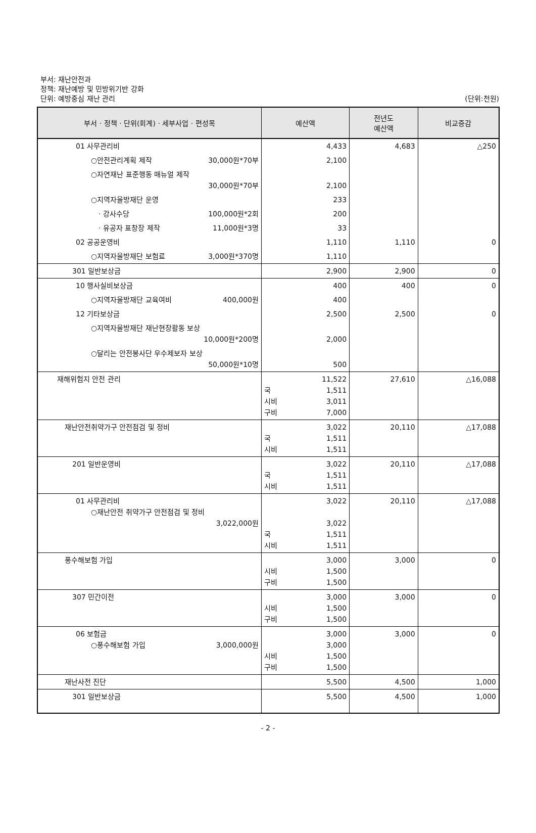부서: 재난안전과
정책: 재난예방 및 민방위기반 강화
단위: 예방중심 재난 관리
(단위:천원)
| 부서 · 정책 · 단위(회계) · 세부사업 · 편성목 | 예산액 | 전년도 예산액 | 비교증감 |
| --- | --- | --- | --- |
| 01 사무관리비 | 4,433 | 4,683 | △250 |
| ○안전관리계획 제작 30,000원*70부 | 2,100 | | |
| ○자연재난 표준행동 매뉴얼 제작 30,000원*70부 | 2,100 | | |
| ○지역자율방재단 운영 | 233 | | |
| · 강사수당 100,000원*2회 | 200 | | |
| · 유공자 표창장 제작 11,000원*3명 | 33 | | |
| 02 공공운영비 | 1,110 | 1,110 | 0 |
| ○지역자율방재단 보험료 3,000원*370명 | 1,110 | | |
| 301 일반보상금 | 2,900 | 2,900 | 0 |
| 10 행사실비보상금 | 400 | 400 | 0 |
| ○지역자율방재단 교육여비 400,000원 | 400 | | |
| 12 기타보상금 | 2,500 | 2,500 | 0 |
| ○지역자율방재단 재난현장활동 보상 10,000원*200명 | 2,000 | | |
| ○달리는 안전봉사단 우수제보자 보상 50,000원*10명 | 500 | | |
| 재해위험지 안전 관리 | 11,522 국 1,511 시비 3,011 구비 7,000 | 27,610 | △16,088 |
| 재난안전취약가구 안전점검 및 정비 | 3,022 국 1,511 시비 1,511 | 20,110 | △17,088 |
| 201 일반운영비 | 3,022 국 1,511 시비 1,511 | 20,110 | △17,088 |
| 01 사무관리비 ○재난안전 취약가구 안전점검 및 정비 3,022,000원 | 3,022 3,022 국 1,511 시비 1,511 | 20,110 | △17,088 |
| 풍수해보험 가입 | 3,000 시비 1,500 구비 1,500 | 3,000 | 0 |
| 307 민간이전 | 3,000 시비 1,500 구비 1,500 | 3,000 | 0 |
| 06 보험금 ○풍수해보험 가입 3,000,000원 | 3,000 3,000 시비 1,500 구비 1,500 | 3,000 | 0 |
| 재난사전 진단 | 5,500 | 4,500 | 1,000 |
| 301 일반보상금 | 5,500 | 4,500 | 1,000 |
- 2 -